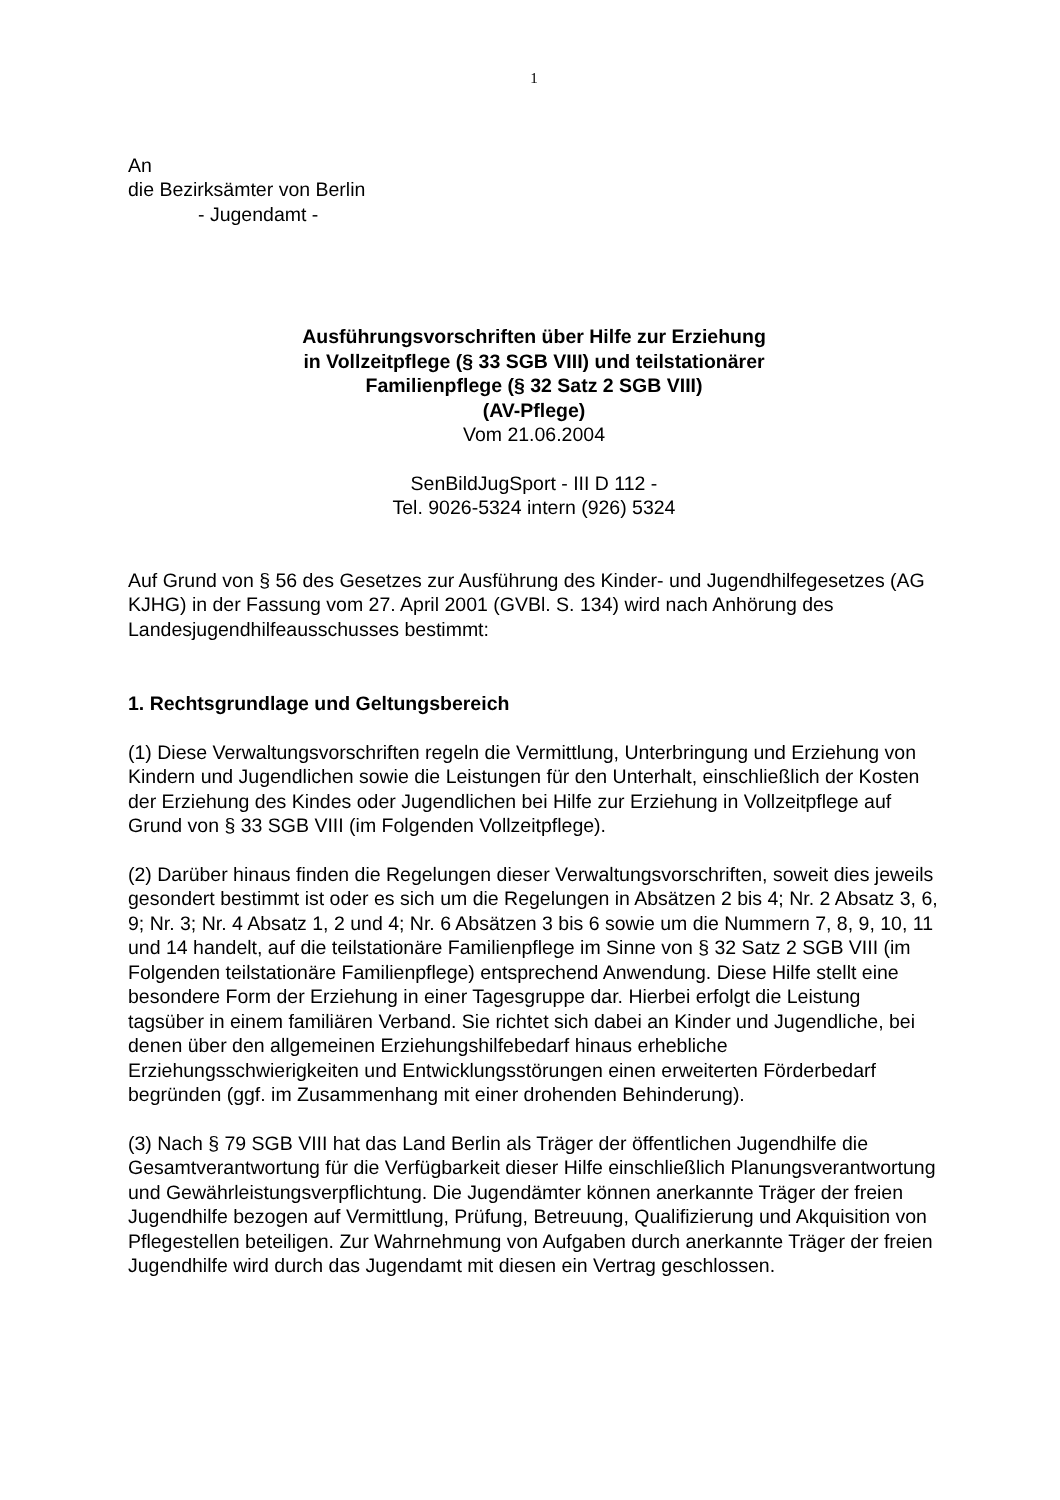1
An
die Bezirksämter von Berlin
- Jugendamt -
Ausführungsvorschriften über Hilfe zur Erziehung
in Vollzeitpflege (§ 33 SGB VIII) und teilstationärer
Familienpflege (§ 32 Satz 2 SGB VIII)
(AV-Pflege)
Vom 21.06.2004
SenBildJugSport - III D 112 -
Tel. 9026-5324 intern (926) 5324
Auf Grund von § 56 des Gesetzes zur Ausführung des Kinder- und Jugendhilfegesetzes (AG KJHG) in der Fassung vom 27. April 2001 (GVBl. S. 134) wird nach Anhörung des Landesjugendhilfeausschusses bestimmt:
1. Rechtsgrundlage und Geltungsbereich
(1) Diese Verwaltungsvorschriften regeln die Vermittlung, Unterbringung und Erziehung von Kindern und Jugendlichen sowie die Leistungen für den Unterhalt, einschließlich der Kosten der Erziehung des Kindes oder Jugendlichen bei Hilfe zur Erziehung in Vollzeitpflege auf Grund von § 33 SGB VIII (im Folgenden Vollzeitpflege).
(2) Darüber hinaus finden die Regelungen dieser Verwaltungsvorschriften, soweit dies jeweils gesondert bestimmt ist oder es sich um die Regelungen in Absätzen 2 bis 4; Nr. 2 Absatz 3, 6, 9; Nr. 3; Nr. 4 Absatz 1, 2 und 4; Nr. 6 Absätzen 3 bis 6 sowie um die Nummern 7, 8, 9, 10, 11 und 14 handelt, auf die teilstationäre Familienpflege im Sinne von § 32 Satz 2 SGB VIII (im Folgenden teilstationäre Familienpflege) entsprechend Anwendung. Diese Hilfe stellt eine besondere Form der Erziehung in einer Tagesgruppe dar. Hierbei erfolgt die Leistung tagsüber in einem familiären Verband. Sie richtet sich dabei an Kinder und Jugendliche, bei denen über den allgemeinen Erziehungshilfebedarf hinaus erhebliche Erziehungsschwierigkeiten und Entwicklungsstörungen einen erweiterten Förderbedarf begründen (ggf. im Zusammenhang mit einer drohenden Behinderung).
(3) Nach § 79 SGB VIII hat das Land Berlin als Träger der öffentlichen Jugendhilfe die Gesamtverantwortung für die Verfügbarkeit dieser Hilfe einschließlich Planungsverantwortung und Gewährleistungsverpflichtung. Die Jugendämter können anerkannte Träger der freien Jugendhilfe bezogen auf Vermittlung, Prüfung, Betreuung, Qualifizierung und Akquisition von Pflegestellen beteiligen. Zur Wahrnehmung von Aufgaben durch anerkannte Träger der freien Jugendhilfe wird durch das Jugendamt mit diesen ein Vertrag geschlossen.